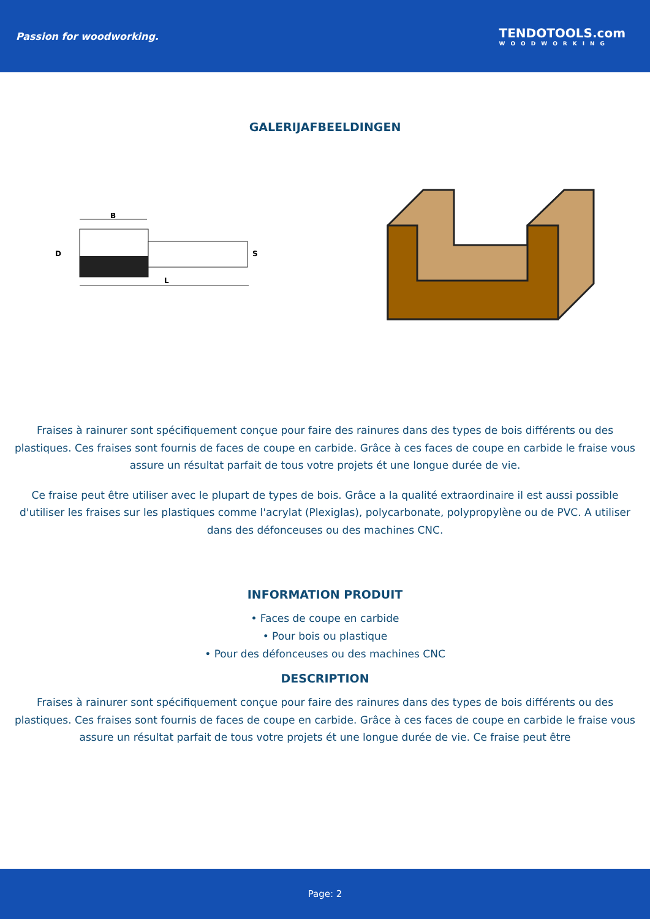Passion for woodworking.
TENDOTOOLS.com
WOODWORKING
GALERIJAFBEELDINGEN
B
L
D
S
Fraises à rainurer sont spécifiquement conçue pour faire des rainures dans des types de bois différents ou des plastiques. Ces fraises sont fournis de faces de coupe en carbide. Grâce à ces faces de coupe en carbide le fraise vous assure un résultat parfait de tous votre projets ét une longue durée de vie.
Ce fraise peut être utiliser avec le plupart de types de bois. Grâce a la qualité extraordinaire il est aussi possible d'utiliser les fraises sur les plastiques comme l'acrylat (Plexiglas), polycarbonate, polypropylène ou de PVC. A utiliser dans des défonceuses ou des machines CNC.
INFORMATION PRODUIT
• Faces de coupe en carbide
• Pour bois ou plastique
• Pour des défonceuses ou des machines CNC
DESCRIPTION
Fraises à rainurer sont spécifiquement conçue pour faire des rainures dans des types de bois différents ou des plastiques. Ces fraises sont fournis de faces de coupe en carbide. Grâce à ces faces de coupe en carbide le fraise vous assure un résultat parfait de tous votre projets ét une longue durée de vie. Ce fraise peut être
Page: 2